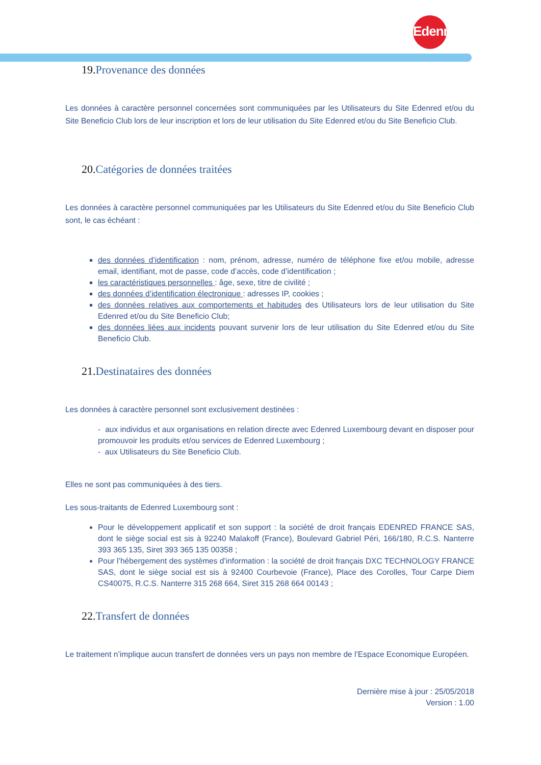Edenred
19. Provenance des données
Les données à caractère personnel concernées sont communiquées par les Utilisateurs du Site Edenred et/ou du Site Beneficio Club lors de leur inscription et lors de leur utilisation du Site Edenred et/ou du Site Beneficio Club.
20. Catégories de données traitées
Les données à caractère personnel communiquées par les Utilisateurs du Site Edenred et/ou du Site Beneficio Club sont, le cas échéant :
des données d’identification : nom, prénom, adresse, numéro de téléphone fixe et/ou mobile, adresse email, identifiant, mot de passe, code d’accès, code d’identification ;
les caractéristiques personnelles : âge, sexe, titre de civilité ;
des données d’identification électronique : adresses IP, cookies ;
des données relatives aux comportements et habitudes des Utilisateurs lors de leur utilisation du Site Edenred et/ou du Site Beneficio Club;
des données liées aux incidents pouvant survenir lors de leur utilisation du Site Edenred et/ou du Site Beneficio Club.
21. Destinataires des données
Les données à caractère personnel sont exclusivement destinées :
- aux individus et aux organisations en relation directe avec Edenred Luxembourg devant en disposer pour promouvoir les produits et/ou services de Edenred Luxembourg ;
- aux Utilisateurs du Site Beneficio Club.
Elles ne sont pas communiquées à des tiers.
Les sous-traitants de Edenred Luxembourg sont :
Pour le développement applicatif et son support : la société de droit français EDENRED FRANCE SAS, dont le siège social est sis à 92240 Malakoff (France), Boulevard Gabriel Péri, 166/180, R.C.S. Nanterre 393 365 135, Siret 393 365 135 00358 ;
Pour l’hébergement des systèmes d’information : la société de droit français DXC TECHNOLOGY FRANCE SAS, dont le siège social est sis à 92400 Courbevoie (France), Place des Corolles, Tour Carpe Diem CS40075, R.C.S. Nanterre 315 268 664, Siret 315 268 664 00143 ;
22. Transfert de données
Le traitement n’implique aucun transfert de données vers un pays non membre de l’Espace Economique Européen.
Dernière mise à jour : 25/05/2018
Version : 1.00